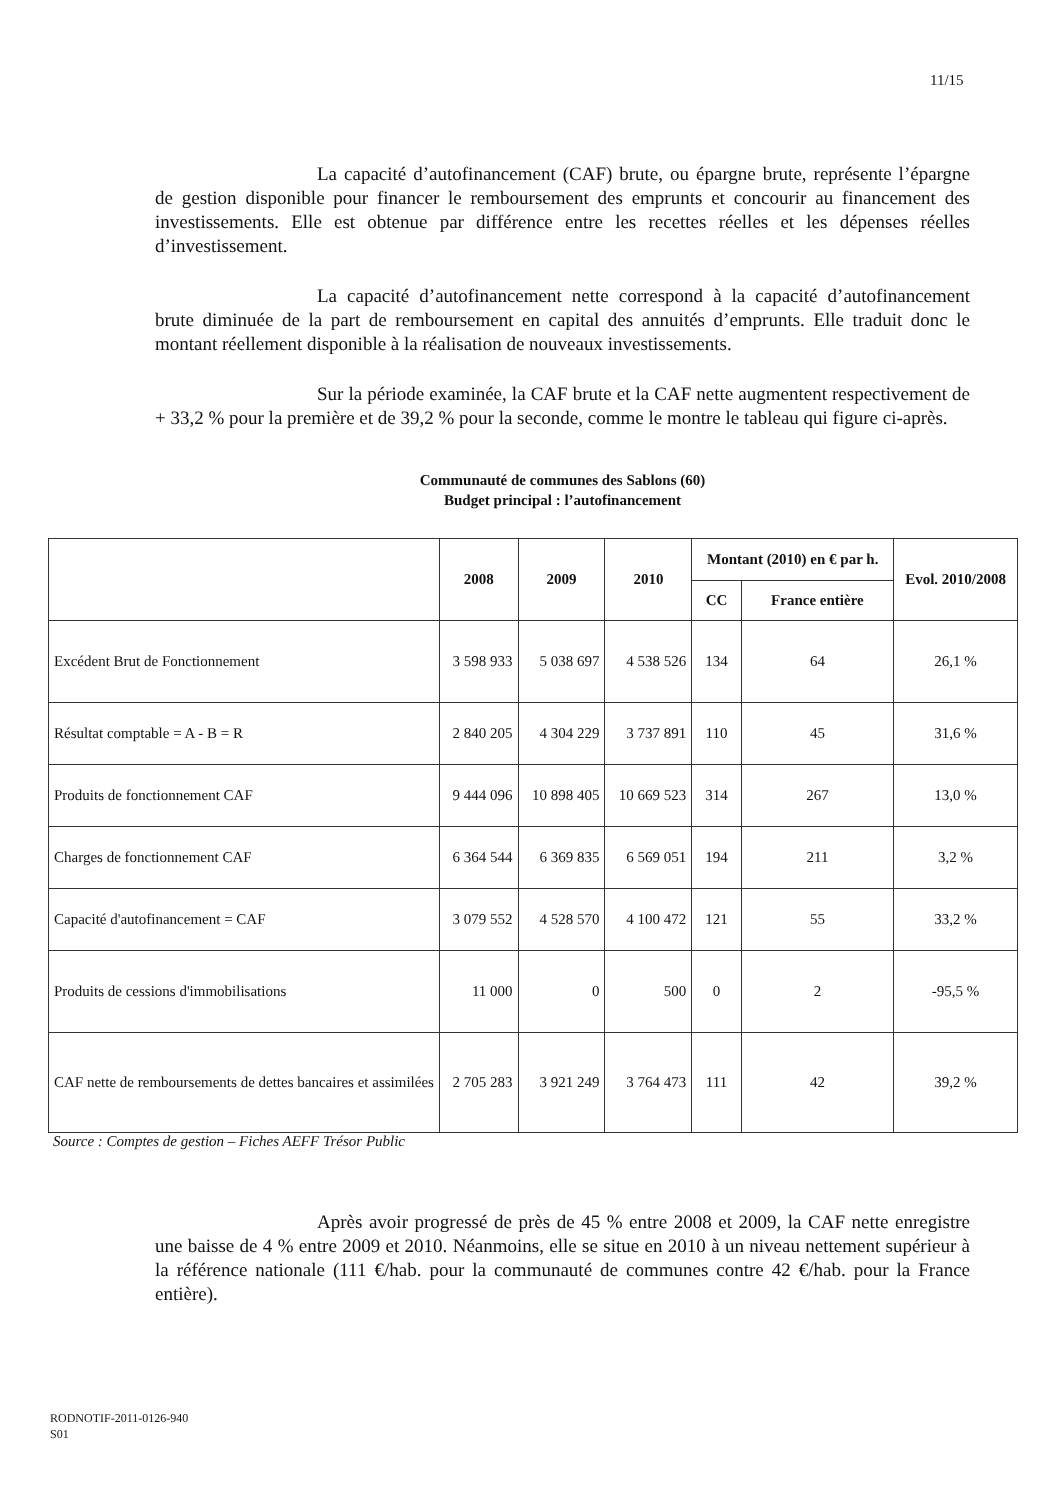11/15
La capacité d’autofinancement (CAF) brute, ou épargne brute, représente l’épargne de gestion disponible pour financer le remboursement des emprunts et concourir au financement des investissements. Elle est obtenue par différence entre les recettes réelles et les dépenses réelles d’investissement.
La capacité d’autofinancement nette correspond à la capacité d’autofinancement brute diminuée de la part de remboursement en capital des annuités d’emprunts. Elle traduit donc le montant réellement disponible à la réalisation de nouveaux investissements.
Sur la période examinée, la CAF brute et la CAF nette augmentent respectivement de + 33,2 % pour la première et de 39,2 % pour la seconde, comme le montre le tableau qui figure ci-après.
Communauté de communes des Sablons (60)
Budget principal : l’autofinancement
| | 2008 | 2009 | 2010 | Montant (2010) en € par h. | | Evol. 2010/2008 |
| --- | --- | --- | --- | --- | --- | --- |
| | | | | CC | France entière | |
| Excédent Brut de Fonctionnement | 3 598 933 | 5 038 697 | 4 538 526 | 134 | 64 | 26,1 % |
| Résultat comptable = A - B = R | 2 840 205 | 4 304 229 | 3 737 891 | 110 | 45 | 31,6 % |
| Produits de fonctionnement CAF | 9 444 096 | 10 898 405 | 10 669 523 | 314 | 267 | 13,0 % |
| Charges de fonctionnement CAF | 6 364 544 | 6 369 835 | 6 569 051 | 194 | 211 | 3,2 % |
| Capacité d'autofinancement = CAF | 3 079 552 | 4 528 570 | 4 100 472 | 121 | 55 | 33,2 % |
| Produits de cessions d'immobilisations | 11 000 | 0 | 500 | 0 | 2 | -95,5 % |
| CAF nette de remboursements de dettes bancaires et assimilées | 2 705 283 | 3 921 249 | 3 764 473 | 111 | 42 | 39,2 % |
Source : Comptes de gestion – Fiches AEFF Trésor Public
Après avoir progressé de près de 45 % entre 2008 et 2009, la CAF nette enregistre une baisse de 4 % entre 2009 et 2010. Néanmoins, elle se situe en 2010 à un niveau nettement supérieur à la référence nationale (111 €/hab. pour la communauté de communes contre 42 €/hab. pour la France entière).
RODNOTIF-2011-0126-940
S01